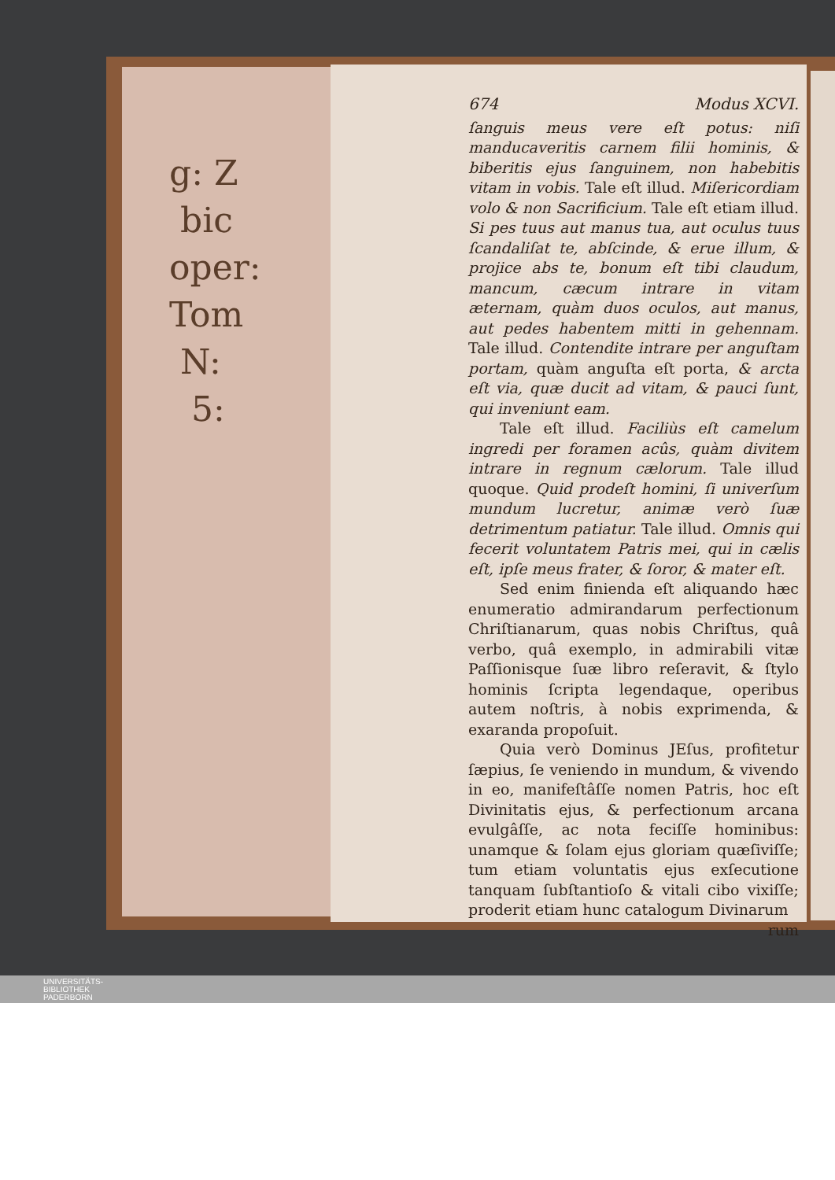g: Z
bic
oper:
Tom
N:
5:
674 Modus XCVI.
ſanguis meus vere eſt potus: niſi manducaveritis carnem filii hominis, & biberitis ejus ſanguinem, non habebitis vitam in vobis. Tale eſt illud. Miſericordiam volo & non Sacrificium. Tale eſt etiam illud. Si pes tuus aut manus tua, aut oculus tuus ſcandaliſat te, abſcinde, & erue illum, & projice abs te, bonum eſt tibi claudum, mancum, cæcum intrare in vitam æternam, quàm duos oculos, aut manus, aut pedes habentem mitti in gehennam. Tale illud. Contendite intrare per anguſtam portam, quàm anguſta eſt porta, & arcta eſt via, quæ ducit ad vitam, & pauci ſunt, qui inveniunt eam.
Tale eſt illud. Faciliùs eſt camelum ingredi per foramen acûs, quàm divitem intrare in regnum cælorum. Tale illud quoque. Quid prodeſt homini, ſi univerſum mundum lucretur, animæ verò ſuæ detrimentum patiatur. Tale illud. Omnis qui fecerit voluntatem Patris mei, qui in cælis eſt, ipſe meus frater, & ſoror, & mater eſt.
Sed enim finienda eſt aliquando hæc enumeratio admirandarum perfectionum Chriſtianarum, quas nobis Chriſtus, quâ verbo, quâ exemplo, in admirabili vitæ Paſſionisque ſuæ libro reſeravit, & ſtylo hominis ſcripta legendaque, operibus autem noſtris, à nobis exprimenda, & exaranda propoſuit.
Quia verò Dominus JEſus, profitetur ſæpius, ſe veniendo in mundum, & vivendo in eo, manifeſtâſſe nomen Patris, hoc eſt Divinitatis ejus, & perfectionum arcana evulgâſſe, ac nota feciſſe hominibus: unamque & ſolam ejus gloriam quæſiviſſe; tum etiam voluntatis ejus exſecutione tanquam ſubſtantioſo & vitali cibo vixiſſe; proderit etiam hunc catalogum Divinarum
rum
UNIVERSITÄTS-
BIBLIOTHEK
PADERBORN